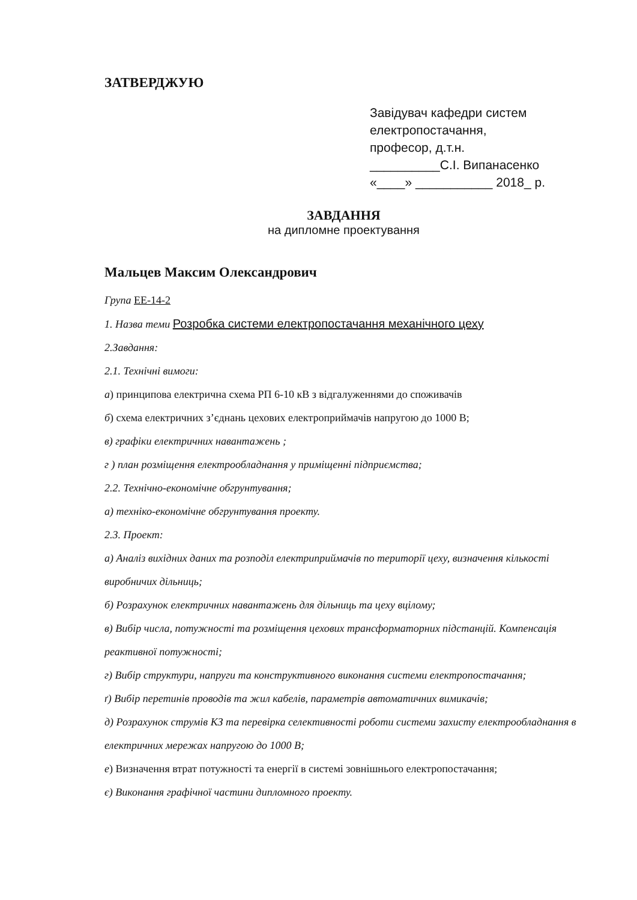ЗАТВЕРДЖУЮ
Завідувач кафедри систем
електропостачання,
професор, д.т.н.
__________С.І. Випанасенко
«____» ___________ 2018_ р.
ЗАВДАННЯ
на дипломне проектування
Мальцев Максим Олександрович
Група ЕЕ-14-2
1. Назва теми Розробка системи електропостачання механічного цеху
2.Завдання:
2.1. Технічні вимоги:
а) принципова електрична схема РП 6-10 кВ з відгалуженнями до споживачів
б) схема електричних з’єднань цехових електроприймачів напругою до 1000 В;
в) графіки електричних навантажень ;
г ) план розміщення електрообладнання у приміщенні підприємства;
2.2. Технічно-економічне обгрунтування;
а) техніко-економічне обгрунтування проекту.
2.3. Проект:
а) Аналіз вихідних даних та розподіл електриприймачів по території цеху, визначення кількості виробничих дільниць;
б) Розрахунок електричних навантажень для дільниць та цеху вцілому;
в) Вибір числа, потужності та розміщення цехових трансформаторних підстанцій. Компенсація реактивної потужності;
г) Вибір структури, напруги та конструктивного виконання системи електропостачання;
ґ) Вибір перетинів проводів та жил кабелів, параметрів автоматичних вимикачів;
д) Розрахунок струмів КЗ та перевірка селективності роботи системи захисту електрообладнання в електричних мережах напругою до 1000 В;
е) Визначення втрат потужності та енергії в системі зовнішнього електропостачання;
є) Виконання графічної частини дипломного проекту.